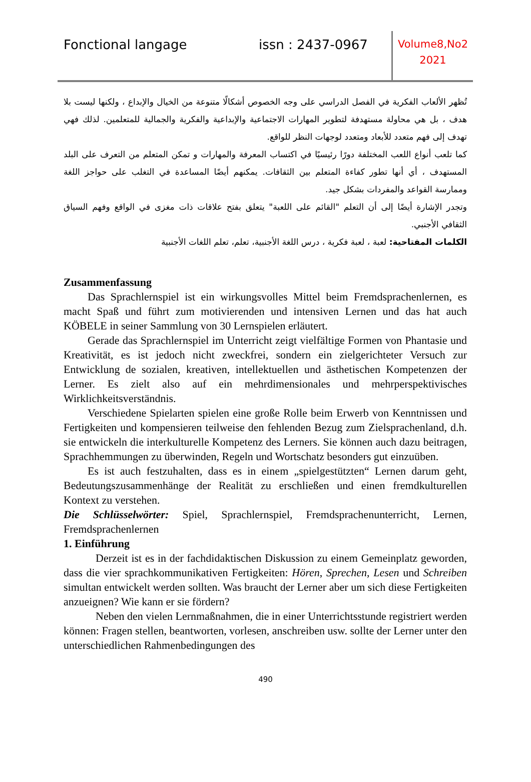Fonctional langage issn : 2437-0967
Volume8,No2
2021
تُظهر الألعاب الفكرية في الفصل الدراسي على وجه الخصوص أشكالًا متنوعة من الخيال والإبداع ، ولكنها ليست بلا هدف ، بل هي محاولة مستهدفة لتطوير المهارات الاجتماعية والإبداعية والفكرية والجمالية للمتعلمين. لذلك فهي تهدف إلى فهم متعدد للأبعاد ومتعدد لوجهات النظر للواقع.
كما تلعب أنواع اللعب المختلفة دورًا رئيسيًا في اكتساب المعرفة والمهارات و تمكن المتعلم من التعرف على البلد المستهدف ، أي أنها تطور كفاءة المتعلم بين الثقافات. يمكنهم أيضًا المساعدة في التغلب على حواجز اللغة وممارسة القواعد والمفردات بشكل جيد.
وتجدر الإشارة أيضًا إلى أن التعلم "القائم على اللعبة" يتعلق بفتح علاقات ذات مغزى في الواقع وفهم السياق الثقافي الأجنبي.
الكلمات المفتاحية: لعبة ، لعبة فكرية ، درس اللغة الأجنبية، تعلم، تعلم اللغات الأجنبية
Zusammenfassung
Das Sprachlernspiel ist ein wirkungsvolles Mittel beim Fremdsprachenlernen, es macht Spaß und führt zum motivierenden und intensiven Lernen und das hat auch KÖBELE in seiner Sammlung von 30 Lernspielen erläutert.
Gerade das Sprachlernspiel im Unterricht zeigt vielfältige Formen von Phantasie und Kreativität, es ist jedoch nicht zweckfrei, sondern ein zielgerichteter Versuch zur Entwicklung de sozialen, kreativen, intellektuellen und ästhetischen Kompetenzen der Lerner. Es zielt also auf ein mehrdimensionales und mehrperspektivisches Wirklichkeitsverständnis.
Verschiedene Spielarten spielen eine große Rolle beim Erwerb von Kenntnissen und Fertigkeiten und kompensieren teilweise den fehlenden Bezug zum Zielsprachenland, d.h. sie entwickeln die interkulturelle Kompetenz des Lerners. Sie können auch dazu beitragen, Sprachhemmungen zu überwinden, Regeln und Wortschatz besonders gut einzuüben.
Es ist auch festzuhalten, dass es in einem „spielgestützten“ Lernen darum geht, Bedeutungszusammenhänge der Realität zu erschließen und einen fremdkulturellen Kontext zu verstehen.
Die Schlüsselwörter: Spiel, Sprachlernspiel, Fremdsprachenunterricht, Lernen, Fremdsprachenlernen
1. Einführung
Derzeit ist es in der fachdidaktischen Diskussion zu einem Gemeinplatz geworden, dass die vier sprachkommunikativen Fertigkeiten: Hören, Sprechen, Lesen und Schreiben simultan entwickelt werden sollten. Was braucht der Lerner aber um sich diese Fertigkeiten anzueignen? Wie kann er sie fördern?
Neben den vielen Lernmaßnahmen, die in einer Unterrichtsstunde registriert werden können: Fragen stellen, beantworten, vorlesen, anschreiben usw. sollte der Lerner unter den unterschiedlichen Rahmenbedingungen des
490